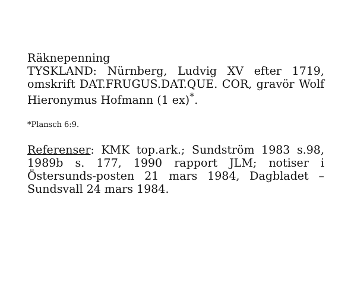Räknepenning
TYSKLAND: Nürnberg, Ludvig XV efter 1719, omskrift DAT.FRUGUS.DAT.QUE. COR, gravör Wolf Hieronymus Hofmann (1 ex)<sup>*</sup>.
*Plansch 6:9.
Referenser: KMK top.ark.; Sundström 1983 s.98, 1989b s. 177, 1990 rapport JLM; notiser i Östersunds-posten 21 mars 1984, Dagbladet – Sundsvall 24 mars 1984.